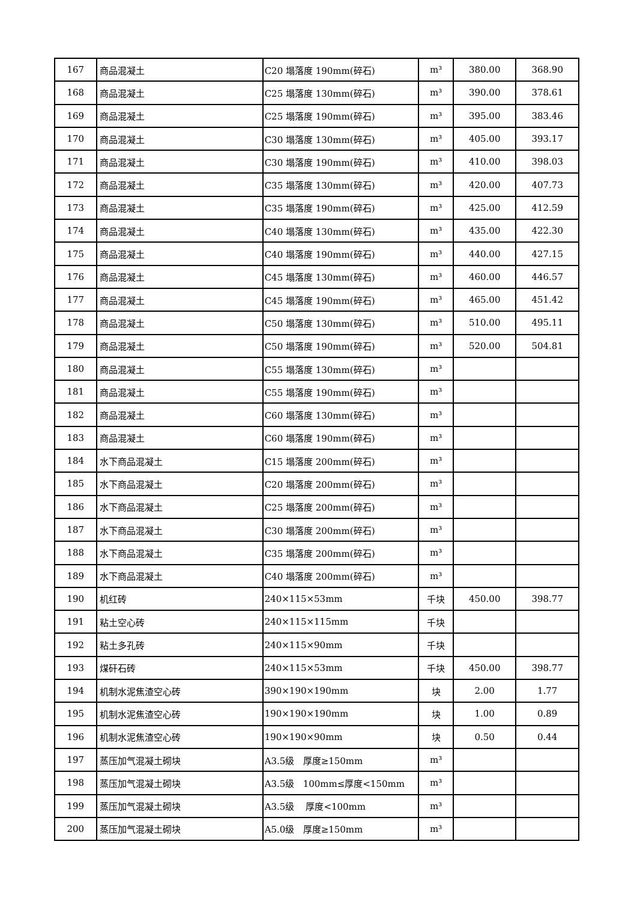| 167 | 商品混凝土 | C20 塌落度 190mm(碎石) | m³ | 380.00 | 368.90 |
| 168 | 商品混凝土 | C25 塌落度 130mm(碎石) | m³ | 390.00 | 378.61 |
| 169 | 商品混凝土 | C25 塌落度 190mm(碎石) | m³ | 395.00 | 383.46 |
| 170 | 商品混凝土 | C30 塌落度 130mm(碎石) | m³ | 405.00 | 393.17 |
| 171 | 商品混凝土 | C30 塌落度 190mm(碎石) | m³ | 410.00 | 398.03 |
| 172 | 商品混凝土 | C35 塌落度 130mm(碎石) | m³ | 420.00 | 407.73 |
| 173 | 商品混凝土 | C35 塌落度 190mm(碎石) | m³ | 425.00 | 412.59 |
| 174 | 商品混凝土 | C40 塌落度 130mm(碎石) | m³ | 435.00 | 422.30 |
| 175 | 商品混凝土 | C40 塌落度 190mm(碎石) | m³ | 440.00 | 427.15 |
| 176 | 商品混凝土 | C45 塌落度 130mm(碎石) | m³ | 460.00 | 446.57 |
| 177 | 商品混凝土 | C45 塌落度 190mm(碎石) | m³ | 465.00 | 451.42 |
| 178 | 商品混凝土 | C50 塌落度 130mm(碎石) | m³ | 510.00 | 495.11 |
| 179 | 商品混凝土 | C50 塌落度 190mm(碎石) | m³ | 520.00 | 504.81 |
| 180 | 商品混凝土 | C55 塌落度 130mm(碎石) | m³ | | |
| 181 | 商品混凝土 | C55 塌落度 190mm(碎石) | m³ | | |
| 182 | 商品混凝土 | C60 塌落度 130mm(碎石) | m³ | | |
| 183 | 商品混凝土 | C60 塌落度 190mm(碎石) | m³ | | |
| 184 | 水下商品混凝土 | C15 塌落度 200mm(碎石) | m³ | | |
| 185 | 水下商品混凝土 | C20 塌落度 200mm(碎石) | m³ | | |
| 186 | 水下商品混凝土 | C25 塌落度 200mm(碎石) | m³ | | |
| 187 | 水下商品混凝土 | C30 塌落度 200mm(碎石) | m³ | | |
| 188 | 水下商品混凝土 | C35 塌落度 200mm(碎石) | m³ | | |
| 189 | 水下商品混凝土 | C40 塌落度 200mm(碎石) | m³ | | |
| 190 | 机红砖 | 240×115×53mm | 千块 | 450.00 | 398.77 |
| 191 | 粘土空心砖 | 240×115×115mm | 千块 | | |
| 192 | 粘土多孔砖 | 240×115×90mm | 千块 | | |
| 193 | 煤矸石砖 | 240×115×53mm | 千块 | 450.00 | 398.77 |
| 194 | 机制水泥焦渣空心砖 | 390×190×190mm | 块 | 2.00 | 1.77 |
| 195 | 机制水泥焦渣空心砖 | 190×190×190mm | 块 | 1.00 | 0.89 |
| 196 | 机制水泥焦渣空心砖 | 190×190×90mm | 块 | 0.50 | 0.44 |
| 197 | 蒸压加气混凝土砌块 | A3.5级 厚度≥150mm | m³ | | |
| 198 | 蒸压加气混凝土砌块 | A3.5级 100mm≤厚度<150mm | m³ | | |
| 199 | 蒸压加气混凝土砌块 | A3.5级 厚度<100mm | m³ | | |
| 200 | 蒸压加气混凝土砌块 | A5.0级 厚度≥150mm | m³ | | |